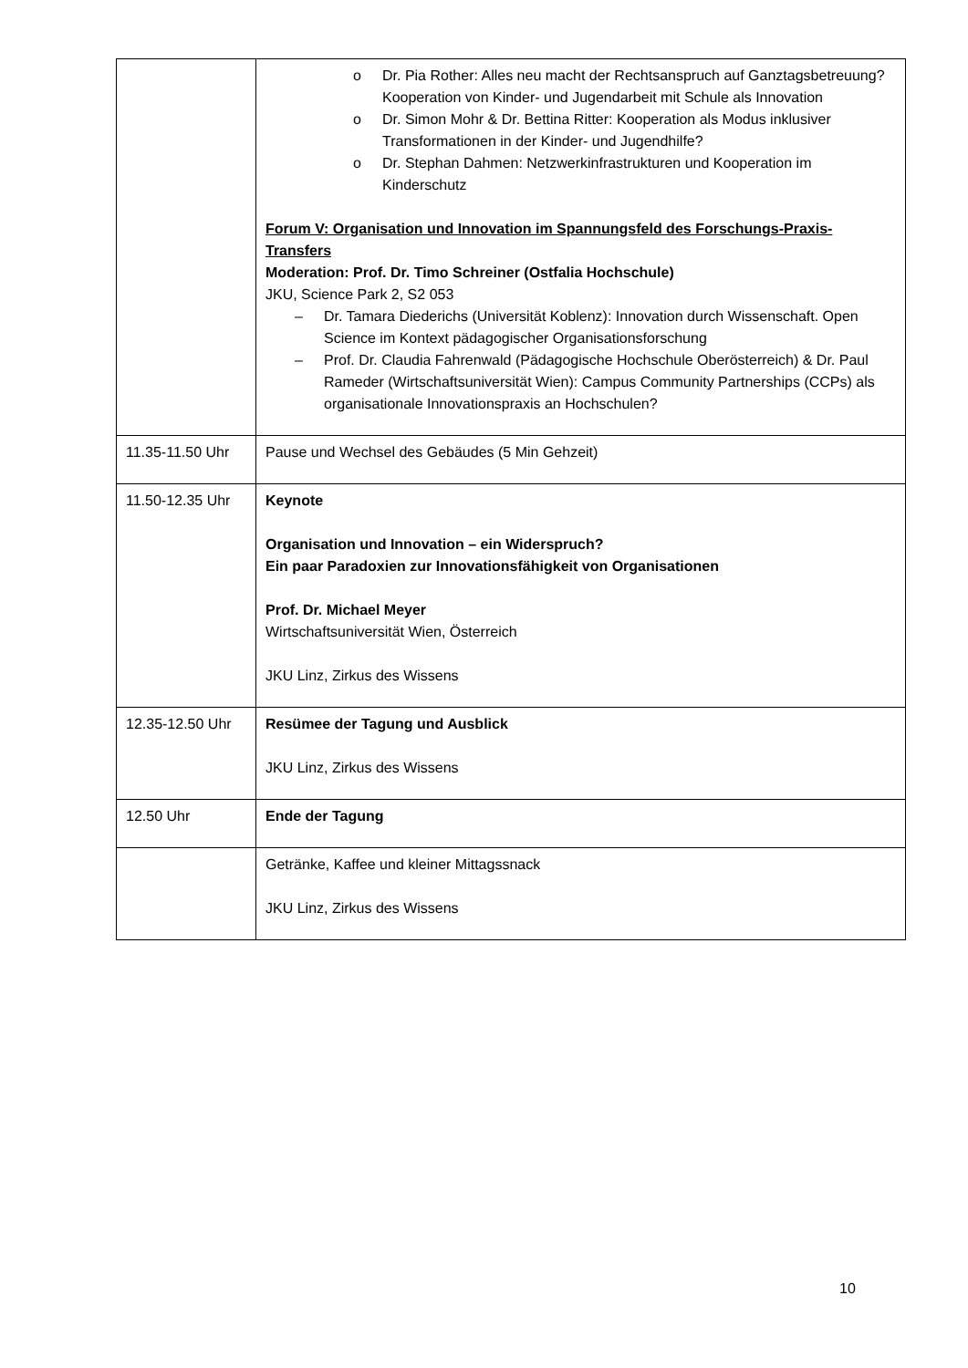| | o Dr. Pia Rother: Alles neu macht der Rechtsanspruch auf Ganztagsbetreuung? Kooperation von Kinder- und Jugendarbeit mit Schule als Innovation o Dr. Simon Mohr & Dr. Bettina Ritter: Kooperation als Modus inklusiver Transformationen in der Kinder- und Jugendhilfe? o Dr. Stephan Dahmen: Netzwerkinfrastrukturen und Kooperation im Kinderschutz Forum V: Organisation und Innovation im Spannungsfeld des Forschungs-Praxis-Transfers Moderation: Prof. Dr. Timo Schreiner (Ostfalia Hochschule) JKU, Science Park 2, S2 053 – Dr. Tamara Diederichs (Universität Koblenz): Innovation durch Wissenschaft. Open Science im Kontext pädagogischer Organisationsforschung – Prof. Dr. Claudia Fahrenwald (Pädagogische Hochschule Oberösterreich) & Dr. Paul Rameder (Wirtschaftsuniversität Wien): Campus Community Partnerships (CCPs) als organisationale Innovationspraxis an Hochschulen? |
| 11.35-11.50 Uhr | Pause und Wechsel des Gebäudes (5 Min Gehzeit) |
| 11.50-12.35 Uhr | Keynote Organisation und Innovation – ein Widerspruch? Ein paar Paradoxien zur Innovationsfähigkeit von Organisationen Prof. Dr. Michael Meyer Wirtschaftsuniversität Wien, Österreich JKU Linz, Zirkus des Wissens |
| 12.35-12.50 Uhr | Resümee der Tagung und Ausblick JKU Linz, Zirkus des Wissens |
| 12.50 Uhr | Ende der Tagung |
| | Getränke, Kaffee und kleiner Mittagssnack JKU Linz, Zirkus des Wissens |
10